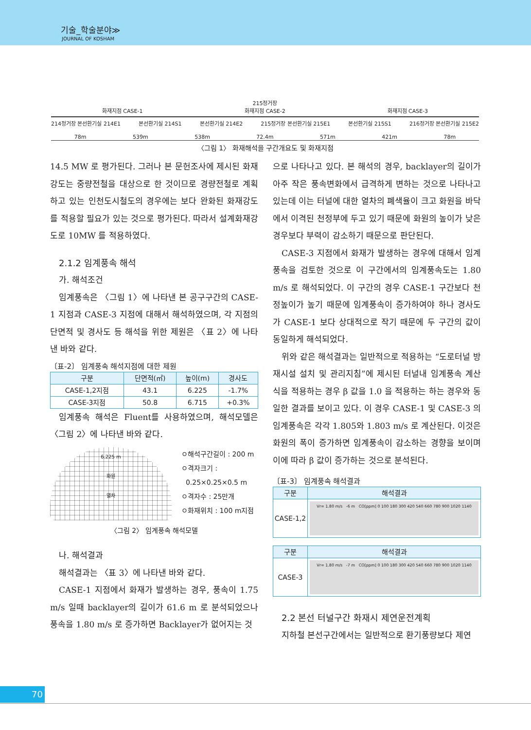기술_학술분야≫
JOURNAL OF KOSHAM
215정거장
화재지점 CASE-1 화재지점 CASE-2 화재지점 CASE-3
214정거장 본선환기실 214E1 본선환기실 214S1 본선환기실 214E2 215정거장 본선환기실 215E1 본선환기실 215S1 216정거장 본선환기실 215E2
78m 539m 538m 72.4m 571m 421m 78m
〈그림 1〉 화재해석을 구간개요도 및 화재지점
14.5 MW 로 평가된다. 그러나 본 문헌조사에 제시된 화재강도는 중량전철을 대상으로 한 것이므로 경량전철로 계획하고 있는 인천도시철도의 경우에는 보다 완화된 화재강도를 적용할 필요가 있는 것으로 평가된다. 따라서 설계화재강도로 10MW 를 적용하였다.
2.1.2 임계풍속 해석
가. 해석조건
임계풍속은 〈그림 1〉에 나타낸 본 공구구간의 CASE-1 지점과 CASE-3 지점에 대해서 해석하였으며, 각 지점의 단면적 및 경사도 등 해석을 위한 제원은 〈표 2〉에 나타낸 바와 같다.
〔표-2〕 임계풍속 해석지점에 대한 제원
| 구분 | 단면적(㎡) | 높이(m) | 경사도 |
| --- | --- | --- | --- |
| CASE-1,2지점 | 43.1 | 6.225 | -1.7% |
| CASE-3지점 | 50.8 | 6.715 | +0.3% |
임계풍속 해석은 Fluent를 사용하였으며, 해석모델은 〈그림 2〉에 나타낸 바와 같다.
6.225 m
화원
열차
ㅇ해석구간길이 : 200 m
ㅇ격자크기 :
0.25×0.25×0.5 m
ㅇ격자수 : 25만개
ㅇ화재위치 : 100 m지점
〈그림 2〉 임계풍속 해석모델
나. 해석결과
해석결과는 〈표 3〉에 나타낸 바와 같다.
CASE-1 지점에서 화재가 발생하는 경우, 풍속이 1.75 m/s 일때 backlayer의 길이가 61.6 m 로 분석되었으나 풍속을 1.80 m/s 로 증가하면 Backlayer가 없어지는 것
으로 나타나고 있다. 본 해석의 경우, backlayer의 길이가 아주 작은 풍속변화에서 급격하게 변하는 것으로 나타나고 있는데 이는 터널에 대한 열차의 폐색율이 크고 화원을 바닥에서 이격된 천정부에 두고 있기 때문에 화원의 높이가 낮은 경우보다 부력이 감소하기 때문으로 판단된다.
CASE-3 지점에서 화재가 발생하는 경우에 대해서 임계풍속을 검토한 것으로 이 구간에서의 임계풍속도는 1.80 m/s 로 해석되었다. 이 구간의 경우 CASE-1 구간보다 천정높이가 높기 때문에 임계풍속이 증가하여야 하나 경사도가 CASE-1 보다 상대적으로 작기 때문에 두 구간의 값이 동일하게 해석되었다.
위와 같은 해석결과는 일반적으로 적용하는 “도로터널 방재시설 설치 및 관리지침”에 제시된 터널내 임계풍속 계산식을 적용하는 경우 β 값을 1.0 을 적용하는 하는 경우와 동일한 결과를 보이고 있다. 이 경우 CASE-1 및 CASE-3 의 임계풍속은 각각 1.805와 1.803 m/s 로 계산된다. 이것은 화원의 폭이 증가하면 임계풍속이 감소하는 경향을 보이며 이에 따라 β 값이 증가하는 것으로 분석된다.
〔표-3〕 임계풍속 해석결과
| 구분 | 해석결과 |
| --- | --- |
| CASE-1,2 | Vr= 1.80 m/s -6 m CO[ppm] 0 100 180 300 420 540 660 780 900 1020 1140 |
| 구분 | 해석결과 |
| --- | --- |
| CASE-3 | Vr= 1.80 m/s -7 m CO[ppm] 0 100 180 300 420 540 660 780 900 1020 1140 |
2.2 본선 터널구간 화재시 제연운전계획
지하철 본선구간에서는 일반적으로 환기풍량보다 제연
70